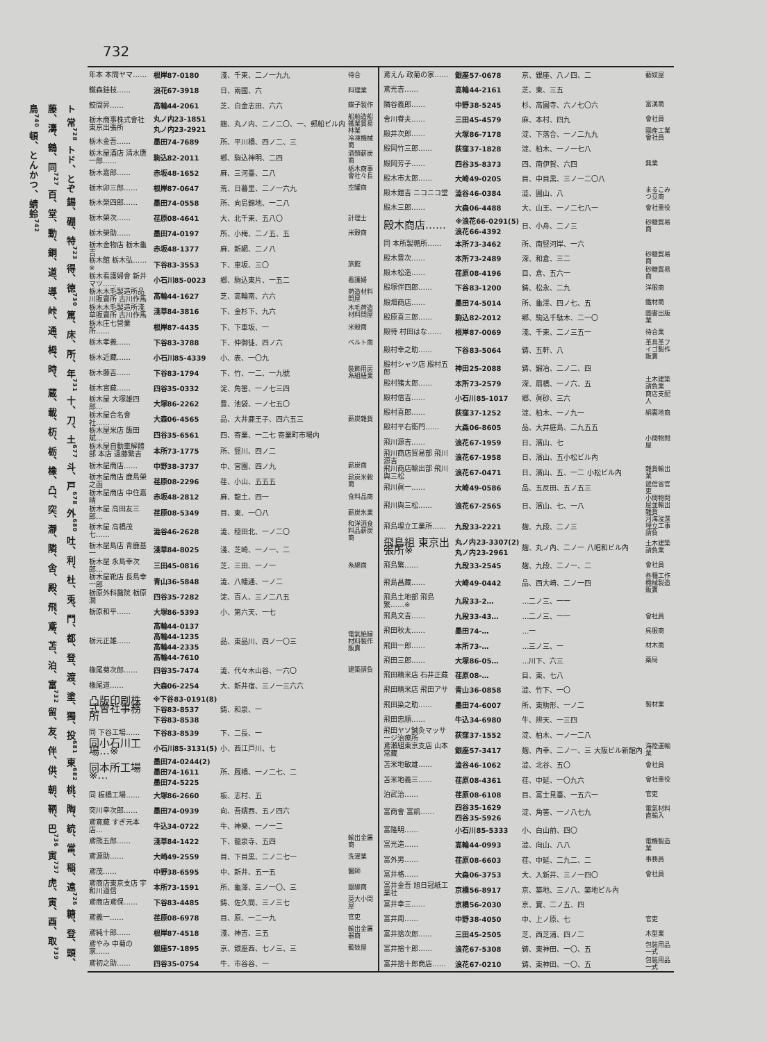732
ト 常<sup>728</sup> トド、とぞ 錫、硼、特<sup>723</sup> 得、徳<sup>730</sup> 篤、床、所、年<sup>731</sup> 十、刀、土<sup>677</sup> 斗、戸<sup>678</sup> 外<sup>680</sup> 吐、利、杜、兎、門、都、登、渡、塗、獨、投<sup>681</sup> 東<sup>682</sup> 桃、陶、統、當、稲、遠<sup>726</sup> 糖、登、頭、藤、濤、鶴、同<sup>727</sup> 百、堂、動、銅、道、導、峠、通、栂、時、 蔵、載、杤、栃、橡、凸、突、瀞、隣、舍、殿、飛、鳶、苫、泊、富<sup>732</sup> 留、友、伴、供、朝、鞆、巴<sup>736</sup> 寅<sup>737</sup> 虎、寅、酉、取<sup>739</sup> 鳥<sup>740</sup> 頓、とんかつ、蜻蛉<sup>742</sup>
| 年本 本間ヤマ…… | 根岸87-0180 | 淺、千束、二ノ一九九 | 待合 |
| 鐵森銈枝…… | 浪花67-3918 | 日、兩國、六 | 料理業 |
| 鮫間昇…… | 高輪44-2061 | 芝、白金志田、六六 | 蝶子製作 |
| 栃木商事株式會社 東京出張所 | 丸ノ内23-1851 丸ノ内23-2921 | 麹、丸ノ内、二ノ二〇、一、郵船ビル内 | 船舶造船鐵業貿易林業 |
| 栃木金吾…… | 墨田74-7689 | 所、平川橋、四ノ二、三 | 冷凍機械商 |
| 栃木屋酒店 清水鷹一郎…… | 駒込82-2011 | 鄕、駒込神明、二四 | 酒類薪炭商 |
| 栃木嘉郎…… | 赤坂48-1652 | 麻、三河臺、二八 | 栃木商事會社々長 |
| 栃木卯三郎…… | 根岸87-0647 | 荒、日暮里、二ノ一六九 | 空罐商 |
| 栃木榮四郎…… | 墨田74-0558 | 所、向島錦地、一二八 | |
| 栃木榮次…… | 荏原08-4641 | 大、北千束、五八〇 | 計理士 |
| 栃木榮助…… | 墨田74-0197 | 所、小梅、二ノ五、五 | 米穀商 |
| 栃木金物店 栃木龜吉 | 赤坂48-1377 | 麻、新網、二ノ八 | |
| 栃木館 栃木弘……※ | 下谷83-3553 | 下、車坂、三〇 | 旅館 |
| 栃木看護婦會 新井マツ…… | 小石川85-0023 | 鄕、駒込東片、一五二 | 看護婦 |
| 栃木木毛製造所品川販賣所 古川作馬 | 高輪44-1627 | 芝、高輪南、六六 | 荷造材料問屋 |
| 栃木木毛製造所淺草販賣所 古川作馬 | 淺草84-3816 | 下、金杉下、九六 | 木毛荷造材料問屋 |
| 栃木庄七營業所…… | 根岸87-4435 | 下、下車坂、一 | 米穀商 |
| 栃木孝義…… | 下谷83-3788 | 下、仲御徒、四ノ六 | ベルト商 |
| 栃木近藏…… | 小石川85-4339 | 小、表、一〇九 | |
| 栃木藤吉…… | 下谷83-1794 | 下、竹、一二、一九號 | 裝飾用房糸組紐業 |
| 栃木宮藏…… | 四谷35-0332 | 淀、角筈、一ノ七三四 | |
| 栃木屋 大塚雄四郎… | 大塚86-2262 | 豊、池袋、一ノ七五〇 | |
| 栃木屋合名會社…… | 大森06-4565 | 品、大井鹿王子、四六五三 | 薪炭雜貨 |
| 栃木屋米店 飯田斌… | 四谷35-6561 | 四、寄業、一二七 寄業町市場内 | |
| 栃木屋自動車解體部 本店 遠藤繁吉 | 本所73-1775 | 所、竪川、四ノ二 | |
| 栃木屋商店…… | 中野38-3737 | 中、宮園、四ノ九 | 薪炭商 |
| 栃木屋商店 鹿島榮之函 | 荏原08-2296 | 荏、小山、五五五 | 薪炭米穀商 |
| 栃木屋商店 中住嘉晴 | 赤坂48-2812 | 麻、龍土、四一 | 食料品商 |
| 栃木屋 高田友三郎… | 荏原08-5349 | 目、東、一〇八 | 薪炭氷業 |
| 栃木屋 高橋茂七…… | 澁谷46-2628 | 澁、穏田北、一ノ二〇 | 和洋酒食料品薪炭商 |
| 栃木屋島店 青鹿基一 | 淺草84-8025 | 淺、芝崎、一ノ一、二 | |
| 栃木屋 永島幸次郎… | 三田45-0816 | 芝、三田、一ノ一 | 糸綿商 |
| 栃木屋靴店 長島幸一郎 | 青山36-5848 | 澁、八幡通、一ノ二 | |
| 栃原外科醫院 栃原潤 | 四谷35-7282 | 淀、百人、三ノ二八五 | |
| 栃原和平…… | 大塚86-5393 | 小、第六天、一七 | |
| 栃元正雄…… | 高輪44-0137 高輪44-1235 高輪44-2335 高輪44-7610 | 品、東品川、四ノ一〇三 | 電氣絶縁材料製作販賣 |
| 橡尾菊次郎…… | 四谷35-7474 | 澁、代々木山谷、一六〇 | 建築請負 |
| 橡尾道…… | 大森06-2254 | 大、新井宿、三ノ一三六六 | |
| 凸版印刷株式會社事務所 | ※下谷83-0191(8) 下谷83-8537 下谷83-8538 | 鋳、和泉、一 | |
| 同 下谷工場…… | 下谷83-8539 | 下、二長、一 | |
| 同小石川工場…※ | 小石川85-3131(5) | 小、西江戸川、七 | |
| 同本所工場※… | 墨田74-0244(2) 墨田74-1611 墨田74-5225 | 所、厩橋、一ノ二七、二 | |
| 同 板橋工場…… | 大塚86-2660 | 板、志村、五 | |
| 突川幸次郎…… | 墨田74-0939 | 向、吾嬬西、五ノ四六 | |
| 鳶寛藏 すぎ元本店… | 牛込34-0722 | 牛、神樂、一ノ一二 | |
| 鳶熊五郎…… | 淺草84-1422 | 下、龍泉寺、五四 | 輸出金屬商 |
| 鳶源助…… | 大崎49-2559 | 目、下目黒、二ノ二七一 | 洗濯業 |
| 鳶茂…… | 中野38-6595 | 中、新井、五一五 | 醫師 |
| 鳶商店東京支店 宇和川道信 | 本所73-1591 | 所、龜澤、三ノ一〇、三 | 銀線商 |
| 鳶商店鳶保…… | 下谷83-4485 | 鋳、佐久間、三ノ三七 | 莫大小問屋 |
| 鳶義一…… | 荏原08-6978 | 目、原、一二一九 | 官吏 |
| 鳶純十郎…… | 根岸87-4518 | 淺、神吉、三五 | 輸出金屬器商 |
| 鳶やみ 中菊の家…… | 銀座57-1895 | 京、銀座西、七ノ三、三 | 藝妓屋 |
| 鳶初之助…… | 四谷35-0754 | 牛、市谷谷、一 | |
| 鳶えん 政菊の家…… | 銀座57-0678 | 京、銀座、八ノ四、二 | 藝妓屋 |
| 鳶光吉…… | 高輪44-2161 | 芝、東、三五 | |
| 隣谷義郎…… | 中野38-5245 | 杉、高圓寺、六ノ七〇六 | 富漢商 |
| 舍川眷夫…… | 三田45-4579 | 麻、本村、四九 | 會社員 |
| 殿井次郎…… | 大塚86-7178 | 淀、下落合、一ノ二九九 | 國產工業會社員 |
| 殿岡竹三郎…… | 荻窪37-1828 | 淀、柏木、一ノ一七八 | |
| 殿岡芳子…… | 四谷35-8373 | 四、南伊賀、六四 | 無業 |
| 殿木市太郎…… | 大崎49-0205 | 目、中目黒、三ノ一二〇八 | |
| 殿木鎧吉 ニコニコ堂 | 澁谷46-0384 | 澁、圓山、八 | まるこみつ豆商 |
| 殿木三郎…… | 大森06-4488 | 大、山王、一ノ二七八一 | 會社重役 |
| 殿木商店…… | ※浪花66-0291(5) 浪花66-4392 | 日、小舟、二ノ三 | 砂糖貿易商 |
| 同 本所製糖所…… | 本所73-3462 | 所、南竪河岸、一六 | |
| 殿木豊次…… | 本所73-2489 | 深、和倉、三二 | 砂糖貿易商 |
| 殿木松造…… | 荏原08-4196 | 目、倉、五六一 | 砂糖貿易商 |
| 殿塚伴四郎…… | 下谷83-1200 | 鋳、松永、二九 | 洋服商 |
| 殿畑商店…… | 墨田74-5014 | 所、龜澤、四ノ七、五 | 鐵材商 |
| 殿原喜三郎…… | 駒込82-2012 | 鄕、駒込千駄木、二一〇 | 圖書出版業 |
| 殿待 村田はな…… | 根岸87-0069 | 淺、千束、二ノ三五一 | 待合業 |
| 殿村幸之助…… | 下谷83-5064 | 鋳、五軒、八 | 革具革フイゴ製作販賣 |
| 殿村シャツ店 殿村五郎 | 神田25-2088 | 鋳、鍛冶、二ノ二、四 | |
| 殿村猪太郎…… | 本所73-2579 | 深、扇橋、一ノ六、五 | 土木建築請負業 |
| 殿村信吉…… | 小石川85-1017 | 鄕、眞砂、三六 | 商店支配人 |
| 殿村喜郎…… | 荻窪37-1252 | 淀、柏木、一ノ九一 | 絹裏地商 |
| 殿村平右衞門…… | 大森06-8605 | 品、大井庭島、二九五五 | |
| 飛川源吉…… | 浪花67-1959 | 日、濱山、七 | 小間物問屋 |
| 飛川商店貿易部 飛川源吉 | 浪花67-1958 | 日、濱山、五小松ビル內 | |
| 飛川商店輸出部 飛川與三松 | 浪花67-0471 | 日、濱山、五、一二 小松ビル內 | 雜貨輸出業 |
| 飛川眞一…… | 大崎49-0586 | 品、五反田、五ノ五三 | 遞信省官吏 |
| 飛川與三松…… | 浪花67-2565 | 日、濱山、七、一八 | 小間物問屋並輸出雜貨 |
| 飛島埋立工業所…… | 九段33-2221 | 麹、九段、二ノ三 | 河海浚渫埋立工事請負 |
| 飛島組 東京出張所※ | 丸ノ内23-3307(2) 丸ノ内23-2961 | 麹、丸ノ內、二ノ一 八昭和ビル內 | 土木建築請負業 |
| 飛島繁…… | 九段33-2545 | 麹、九段、二ノ一、二 | 會社員 |
| 飛島昌藏…… | 大崎49-0442 | 品、西大崎、二ノ一四 | 各種工作機械製造販賣 |
| 飛島土地部 飛島繁……※ | 九段33-2… | …二ノ三、一一 | |
| 飛島文吉…… | 九段33-43… | …二ノ三、一一 | 會社員 |
| 飛田秋太…… | 墨田74-… | …一 | 呉服商 |
| 飛田一郎…… | 本所73-… | …三ノ三、一 | 材木商 |
| 飛田三郎…… | 大塚86-05… | …川下、六三 | 藥局 |
| 飛田精米店 石井正藏 | 荏原08-… | 目、東、七八 | |
| 飛田精米店 飛田アサ | 青山36-0858 | 澁、竹下、一〇 | |
| 飛田染之助…… | 墨田74-6007 | 所、東駒形、一ノ二 | 製材業 |
| 飛田忠順…… | 牛込34-6980 | 牛、辨天、一三四 | |
| 飛田ヤソ鍼灸マッサージ治療所 | 荻窪37-1552 | 淀、柏木、一ノ一二八 | |
| 鳶瀬組東京支店 山本常藏 | 銀座57-3417 | 麹、內幸、二ノ一、三 大阪ビル新館內 | 海陸運輸業 |
| 苫米地敏雄…… | 澁谷46-1062 | 澁、北谷、五〇 | 會社員 |
| 苫米地義三…… | 荏原08-4361 | 荏、中延、一〇九六 | 會社重役 |
| 泊武治…… | 荏原08-6108 | 目、富士見臺、一五六一 | 官吏 |
| 富商會 富凱…… | 四谷35-1629 四谷35-5926 | 淀、角筈、一ノ八七九 | 電氣材料直輸入 |
| 富隆明…… | 小石川85-5333 | 小、白山前、四〇 | |
| 富光造…… | 高輪44-0993 | 澁、向山、八八 | 電機製造業 |
| 富外男…… | 荏原08-6603 | 荏、中延、二九二、二 | 事務員 |
| 富井格…… | 大森06-3753 | 大、入新井、三ノ一四〇 | 會社員 |
| 富井金吾 旭日冠紙工業社 | 京橋56-8917 | 京、築地、三ノ八、築地ビル內 | |
| 富井幸三…… | 京橋56-2030 | 京、實、二ノ五、四 | |
| 富井周…… | 中野38-4050 | 中、上ノ原、七 | 官吏 |
| 富井捨次郎…… | 三田45-2505 | 芝、西芝浦、四ノ二 | 木型業 |
| 富井捨十郎…… | 浪花67-5308 | 鋳、東神田、一〇、五 | 包裝用品一式 |
| 富井捨十郎商店…… | 浪花67-0210 | 鋳、東神田、一〇、五 | 包裝用品一式 |